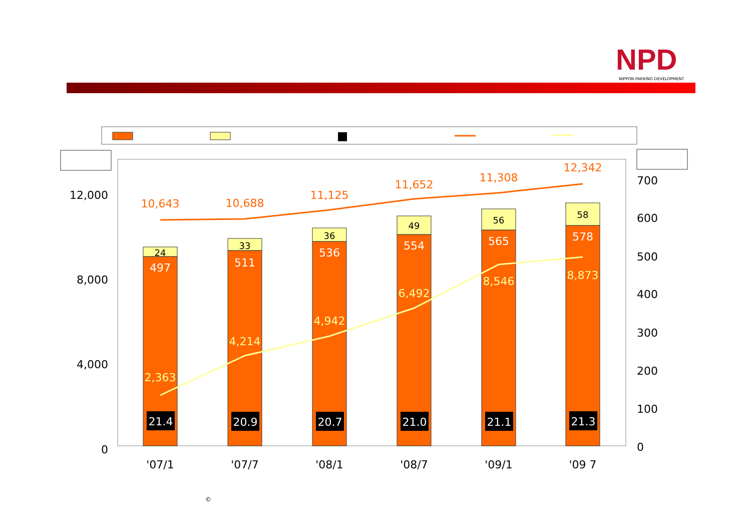NPD
NIPPON PARKING DEVELOPMENT
12,000
8,000
4,000
0
700
600
500
400
300
200
100
0
24
33
36
49
56
58
497
511
536
554
565
578
10,643
10,688
11,125
11,652
11,308
12,342
2,363
4,214
4,942
6,492
8,546
8,873
21.4
20.9
20.7
21.0
21.1
21.3
'07/1
'07/7
'08/1
'08/7
'09/1
'09 7
©